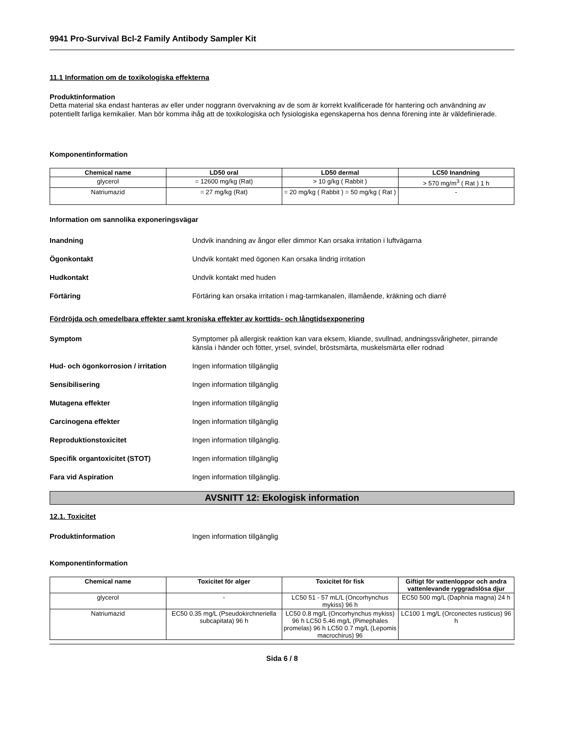9941 Pro-Survival Bcl-2 Family Antibody Sampler Kit
11.1 Information om de toxikologiska effekterna
Produktinformation
Detta material ska endast hanteras av eller under noggrann övervakning av de som är korrekt kvalificerade för hantering och användning av potentiellt farliga kemikalier. Man bör komma ihåg att de toxikologiska och fysiologiska egenskaperna hos denna förening inte är väldefinierade.
Komponentinformation
| Chemical name | LD50 oral | LD50 dermal | LC50 Inandning |
| --- | --- | --- | --- |
| glycerol | = 12600 mg/kg (Rat) | > 10 g/kg ( Rabbit ) | > 570 mg/m<sup>3</sup> ( Rat ) 1 h |
| Natriumazid | = 27 mg/kg (Rat) | = 20 mg/kg ( Rabbit ) = 50 mg/kg ( Rat ) | - |
Information om sannolika exponeringsvägar
Inandning Undvik inandning av ångor eller dimmor Kan orsaka irritation i luftvägarna
Ögonkontakt Undvik kontakt med ögonen Kan orsaka lindrig irritation
Hudkontakt Undvik kontakt med huden
Förtäring Förtäring kan orsaka irritation i mag-tarmkanalen, illamående, kräkning och diarré
Fördröjda och omedelbara effekter samt kroniska effekter av korttids- och långtidsexponering
Symptom Symptomer på allergisk reaktion kan vara eksem, kliande, svullnad, andningssvårigheter, pirrande känsla i händer och fötter, yrsel, svindel, bröstsmärta, muskelsmärta eller rodnad
Hud- och ögonkorrosion / irritation Ingen information tillgänglig
Sensibilisering Ingen information tillgänglig
Mutagena effekter Ingen information tillgänglig
Carcinogena effekter Ingen information tillgänglig
Reproduktionstoxicitet Ingen information tillgänglig.
Specifik organtoxicitet (STOT) Ingen information tillgänglig
Fara vid Aspiration Ingen information tillgänglig.
AVSNITT 12: Ekologisk information
12.1. Toxicitet
Produktinformation Ingen information tillgänglig
Komponentinformation
| Chemical name | Toxicitet för alger | Toxicitet för fisk | Giftigt för vattenloppor och andra vattenlevande ryggradslösa djur |
| --- | --- | --- | --- |
| glycerol | - | LC50 51 - 57 mL/L (Oncorhynchus mykiss) 96 h | EC50 500 mg/L (Daphnia magna) 24 h |
| Natriumazid | EC50 0.35 mg/L (Pseudokirchneriella subcapitata) 96 h | LC50 0.8 mg/L (Oncorhynchus mykiss) 96 h LC50 5.46 mg/L (Pimephales promelas) 96 h LC50 0.7 mg/L (Lepomis macrochirus) 96 | LC100 1 mg/L (Orconectes rusticus) 96 h |
Sida 6 / 8